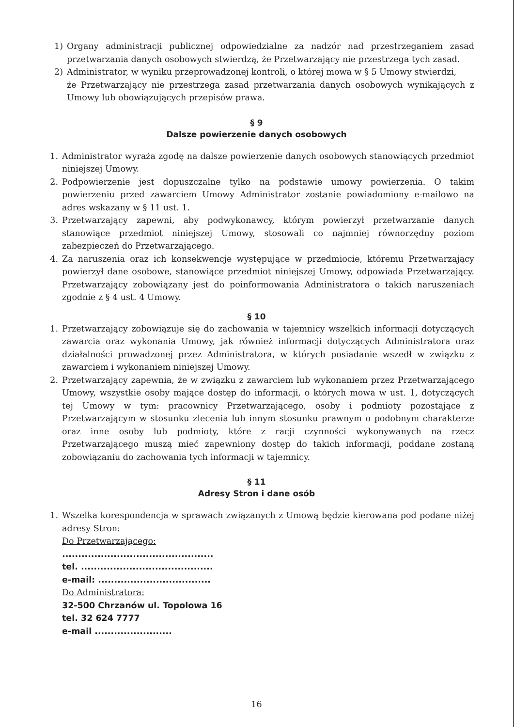1) Organy administracji publicznej odpowiedzialne za nadzór nad przestrzeganiem zasad przetwarzania danych osobowych stwierdzą, że Przetwarzający nie przestrzega tych zasad.
2) Administrator, w wyniku przeprowadzonej kontroli, o której mowa w § 5 Umowy stwierdzi,
że Przetwarzający nie przestrzega zasad przetwarzania danych osobowych wynikających z Umowy lub obowiązujących przepisów prawa.
§ 9
Dalsze powierzenie danych osobowych
1. Administrator wyraża zgodę na dalsze powierzenie danych osobowych stanowiących przedmiot niniejszej Umowy.
2. Podpowierzenie jest dopuszczalne tylko na podstawie umowy powierzenia. O takim powierzeniu przed zawarciem Umowy Administrator zostanie powiadomiony e-mailowo na adres wskazany w § 11 ust. 1.
3. Przetwarzający zapewni, aby podwykonawcy, którym powierzył przetwarzanie danych stanowiące przedmiot niniejszej Umowy, stosowali co najmniej równorzędny poziom zabezpieczeń do Przetwarzającego.
4. Za naruszenia oraz ich konsekwencje występujące w przedmiocie, któremu Przetwarzający powierzył dane osobowe, stanowiące przedmiot niniejszej Umowy, odpowiada Przetwarzający. Przetwarzający zobowiązany jest do poinformowania Administratora o takich naruszeniach zgodnie z § 4 ust. 4 Umowy.
§ 10
1. Przetwarzający zobowiązuje się do zachowania w tajemnicy wszelkich informacji dotyczących zawarcia oraz wykonania Umowy, jak również informacji dotyczących Administratora oraz działalności prowadzonej przez Administratora, w których posiadanie wszedł w związku z zawarciem i wykonaniem niniejszej Umowy.
2. Przetwarzający zapewnia, że w związku z zawarciem lub wykonaniem przez Przetwarzającego Umowy, wszystkie osoby mające dostęp do informacji, o których mowa w ust. 1, dotyczących tej Umowy w tym: pracownicy Przetwarzającego, osoby i podmioty pozostające z Przetwarzającym w stosunku zlecenia lub innym stosunku prawnym o podobnym charakterze oraz inne osoby lub podmioty, które z racji czynności wykonywanych na rzecz Przetwarzającego muszą mieć zapewniony dostęp do takich informacji, poddane zostaną zobowiązaniu do zachowania tych informacji w tajemnicy.
§ 11
Adresy Stron i dane osób
1. Wszelka korespondencja w sprawach związanych z Umową będzie kierowana pod podane niżej adresy Stron:
Do Przetwarzającego:
...............................................
tel. .........................................
e-mail: ...................................
Do Administratora:
32-500 Chrzanów ul. Topolowa 16
tel. 32 624 7777
e-mail ........................
16